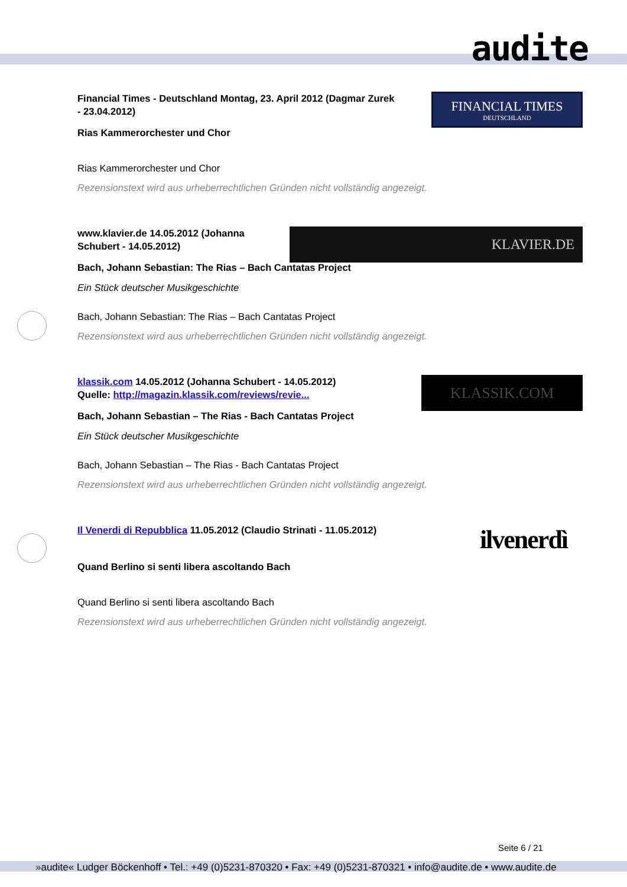audite
FINANCIAL TIMES
DEUTSCHLAND
Financial Times - Deutschland Montag, 23. April 2012 (Dagmar Zurek - 23.04.2012)
Rias Kammerorchester und Chor
Rias Kammerorchester und Chor
Rezensionstext wird aus urheberrechtlichen Gründen nicht vollständig angezeigt.
KLAVIER.DE
www.klavier.de 14.05.2012 (Johanna Schubert - 14.05.2012)
Bach, Johann Sebastian: The Rias – Bach Cantatas Project
Ein Stück deutscher Musikgeschichte
Bach, Johann Sebastian: The Rias – Bach Cantatas Project
Rezensionstext wird aus urheberrechtlichen Gründen nicht vollständig angezeigt.
KLASSIK.COM
klassik.com 14.05.2012 (Johanna Schubert - 14.05.2012)
Quelle: http://magazin.klassik.com/reviews/revie...
Bach, Johann Sebastian – The Rias - Bach Cantatas Project
Ein Stück deutscher Musikgeschichte
Bach, Johann Sebastian – The Rias - Bach Cantatas Project
Rezensionstext wird aus urheberrechtlichen Gründen nicht vollständig angezeigt.
ilvenerdì
Il Venerdi di Repubblica 11.05.2012 (Claudio Strinati - 11.05.2012)
Quand Berlino si senti libera ascoltando Bach
Quand Berlino si senti libera ascoltando Bach
Rezensionstext wird aus urheberrechtlichen Gründen nicht vollständig angezeigt.
Seite 6 / 21
»audite« Ludger Böckenhoff • Tel.: +49 (0)5231-870320 • Fax: +49 (0)5231-870321 • info@audite.de • www.audite.de